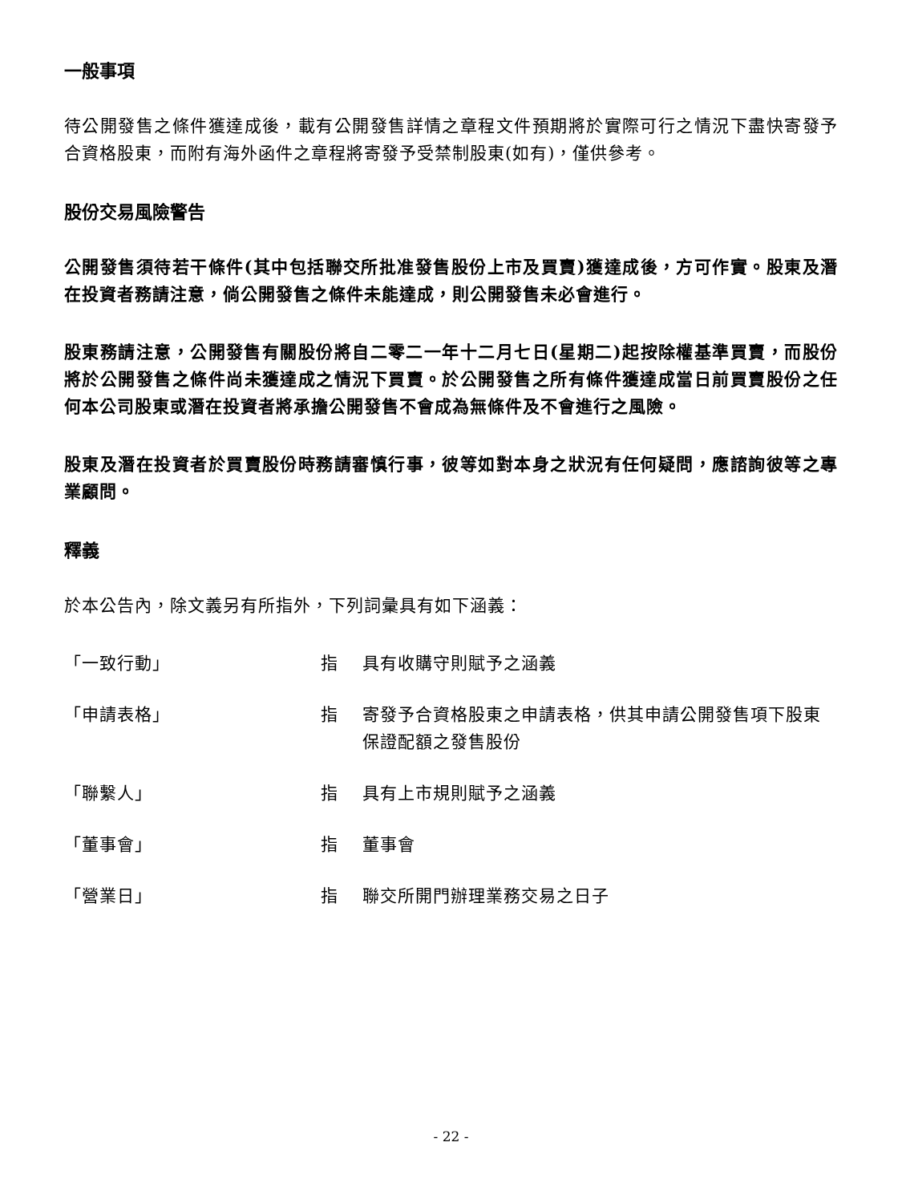一般事項
待公開發售之條件獲達成後，載有公開發售詳情之章程文件預期將於實際可行之情況下盡快寄發予合資格股東，而附有海外函件之章程將寄發予受禁制股東(如有)，僅供參考。
股份交易風險警告
公開發售須待若干條件(其中包括聯交所批准發售股份上市及買賣)獲達成後，方可作實。股東及潛在投資者務請注意，倘公開發售之條件未能達成，則公開發售未必會進行。
股東務請注意，公開發售有關股份將自二零二一年十二月七日(星期二)起按除權基準買賣，而股份將於公開發售之條件尚未獲達成之情況下買賣。於公開發售之所有條件獲達成當日前買賣股份之任何本公司股東或潛在投資者將承擔公開發售不會成為無條件及不會進行之風險。
股東及潛在投資者於買賣股份時務請審慎行事，彼等如對本身之狀況有任何疑問，應諮詢彼等之專業顧問。
釋義
於本公告內，除文義另有所指外，下列詞彙具有如下涵義：
| 「一致行動」 | 指 | 具有收購守則賦予之涵義 |
| 「申請表格」 | 指 | 寄發予合資格股東之申請表格，供其申請公開發售項下股東保證配額之發售股份 |
| 「聯繫人」 | 指 | 具有上市規則賦予之涵義 |
| 「董事會」 | 指 | 董事會 |
| 「營業日」 | 指 | 聯交所開門辦理業務交易之日子 |
- 22 -